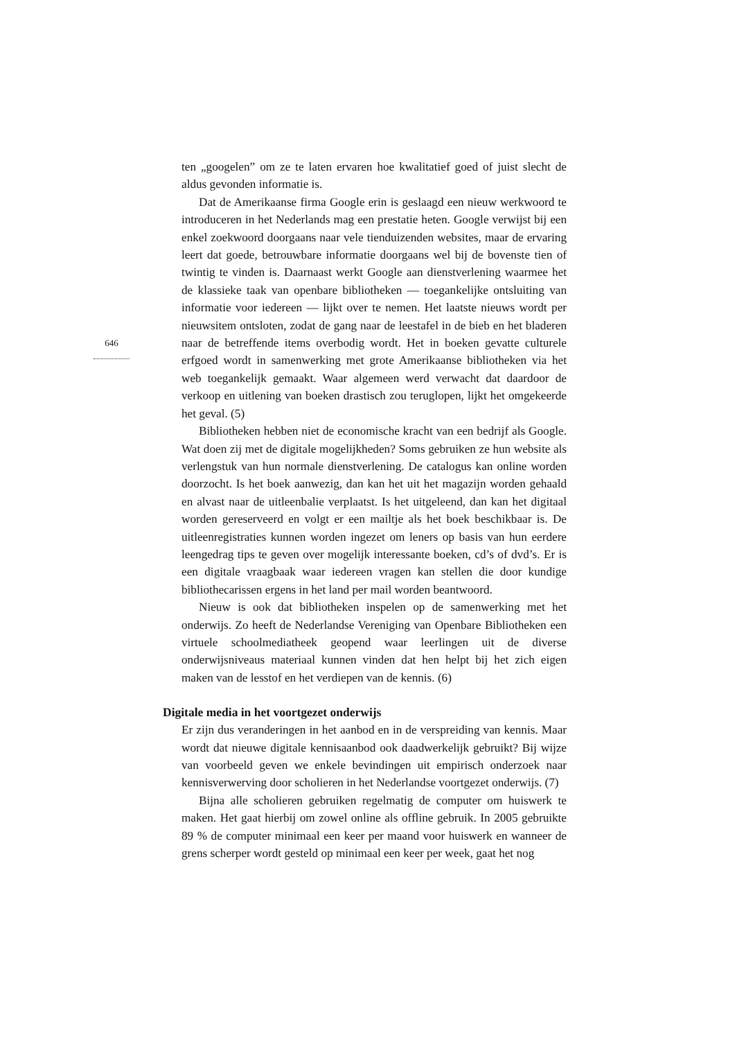646
ten „googelen” om ze te laten ervaren hoe kwalitatief goed of juist slecht de aldus gevonden informatie is.
Dat de Amerikaanse firma Google erin is geslaagd een nieuw werkwoord te introduceren in het Nederlands mag een prestatie heten. Google verwijst bij een enkel zoekwoord doorgaans naar vele tienduizenden websites, maar de ervaring leert dat goede, betrouwbare informatie doorgaans wel bij de bovenste tien of twintig te vinden is. Daarnaast werkt Google aan dienstverlening waarmee het de klassieke taak van openbare bibliotheken — toegankelijke ontsluiting van informatie voor iedereen — lijkt over te nemen. Het laatste nieuws wordt per nieuwsitem ontsloten, zodat de gang naar de leestafel in de bieb en het bladeren naar de betreffende items overbodig wordt. Het in boeken gevatte culturele erfgoed wordt in samenwerking met grote Amerikaanse bibliotheken via het web toegankelijk gemaakt. Waar algemeen werd verwacht dat daardoor de verkoop en uitlening van boeken drastisch zou teruglopen, lijkt het omgekeerde het geval. (5)
Bibliotheken hebben niet de economische kracht van een bedrijf als Google. Wat doen zij met de digitale mogelijkheden? Soms gebruiken ze hun website als verlengstuk van hun normale dienstverlening. De catalogus kan online worden doorzocht. Is het boek aanwezig, dan kan het uit het magazijn worden gehaald en alvast naar de uitleenbalie verplaatst. Is het uitgeleend, dan kan het digitaal worden gereserveerd en volgt er een mailtje als het boek beschikbaar is. De uitleenregistraties kunnen worden ingezet om leners op basis van hun eerdere leengedrag tips te geven over mogelijk interessante boeken, cd’s of dvd’s. Er is een digitale vraagbaak waar iedereen vragen kan stellen die door kundige bibliothecarissen ergens in het land per mail worden beantwoord.
Nieuw is ook dat bibliotheken inspelen op de samenwerking met het onderwijs. Zo heeft de Nederlandse Vereniging van Openbare Bibliotheken een virtuele schoolmediatheek geopend waar leerlingen uit de diverse onderwijsniveaus materiaal kunnen vinden dat hen helpt bij het zich eigen maken van de lesstof en het verdiepen van de kennis. (6)
Digitale media in het voortgezet onderwijs
Er zijn dus veranderingen in het aanbod en in de verspreiding van kennis. Maar wordt dat nieuwe digitale kennisaanbod ook daadwerkelijk gebruikt? Bij wijze van voorbeeld geven we enkele bevindingen uit empirisch onderzoek naar kennisverwerving door scholieren in het Nederlandse voortgezet onderwijs. (7)
Bijna alle scholieren gebruiken regelmatig de computer om huiswerk te maken. Het gaat hierbij om zowel online als offline gebruik. In 2005 gebruikte 89 % de computer minimaal een keer per maand voor huiswerk en wanneer de grens scherper wordt gesteld op minimaal een keer per week, gaat het nog